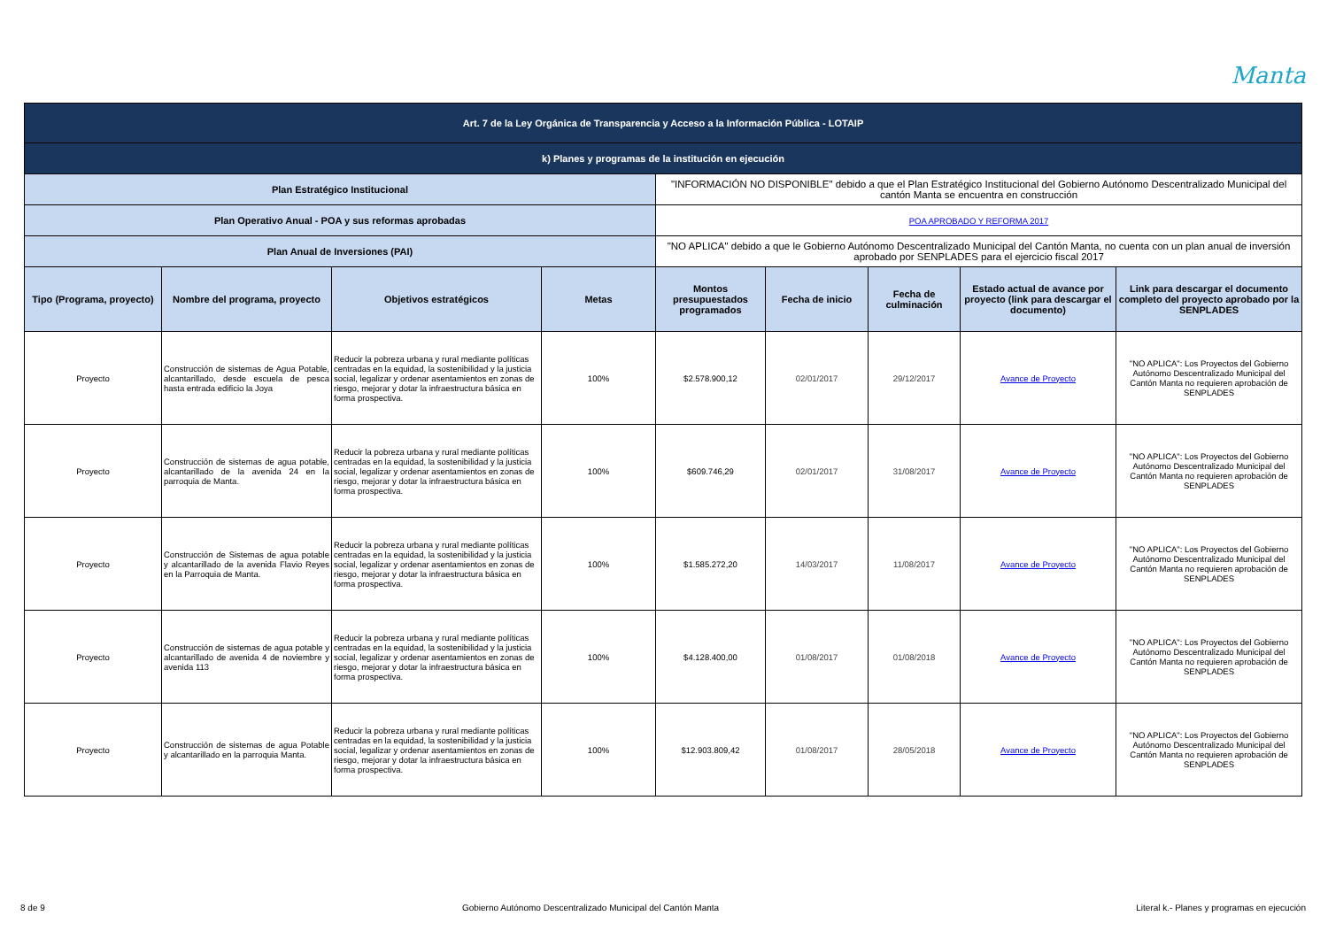Manta
| Art. 7 de la Ley Orgánica de Transparencia y Acceso a la Información Pública - LOTAIP | | | | | | | | |
| k) Planes y programas de la institución en ejecución | | | | | | | | |
| Plan Estratégico Institucional | | | | "INFORMACIÓN NO DISPONIBLE" debido a que el Plan Estratégico Institucional del Gobierno Autónomo Descentralizado Municipal del cantón Manta se encuentra en construcción | | | | |
| Plan Operativo Anual - POA y sus reformas aprobadas | | | | POA APROBADO Y REFORMA 2017 | | | | |
| Plan Anual de Inversiones (PAI) | | | | "NO APLICA" debido a que le Gobierno Autónomo Descentralizado Municipal del Cantón Manta, no cuenta con un plan anual de inversión aprobado por SENPLADES para el ejercicio fiscal 2017 | | | | |
| Tipo (Programa, proyecto) | Nombre del programa, proyecto | Objetivos estratégicos | Metas | Montos presupuestados programados | Fecha de inicio | Fecha de culminación | Estado actual de avance por proyecto (link para descargar el documento) | Link para descargar el documento completo del proyecto aprobado por la SENPLADES |
| Proyecto | Construcción de sistemas de Agua Potable, alcantarillado, desde escuela de pesca hasta entrada edificio la Joya | Reducir la pobreza urbana y rural mediante políticas centradas en la equidad, la sostenibilidad y la justicia social, legalizar y ordenar asentamientos en zonas de riesgo, mejorar y dotar la infraestructura básica en forma prospectiva. | 100% | $2.578.900,12 | 02/01/2017 | 29/12/2017 | Avance de Proyecto | "NO APLICA": Los Proyectos del Gobierno Autónomo Descentralizado Municipal del Cantón Manta no requieren aprobación de SENPLADES |
| Proyecto | Construcción de sistemas de agua potable, alcantarillado de la avenida 24 en la parroquia de Manta. | Reducir la pobreza urbana y rural mediante políticas centradas en la equidad, la sostenibilidad y la justicia social, legalizar y ordenar asentamientos en zonas de riesgo, mejorar y dotar la infraestructura básica en forma prospectiva. | 100% | $609.746,29 | 02/01/2017 | 31/08/2017 | Avance de Proyecto | "NO APLICA": Los Proyectos del Gobierno Autónomo Descentralizado Municipal del Cantón Manta no requieren aprobación de SENPLADES |
| Proyecto | Construcción de Sistemas de agua potable y alcantarillado de la avenida Flavio Reyes en la Parroquia de Manta. | Reducir la pobreza urbana y rural mediante políticas centradas en la equidad, la sostenibilidad y la justicia social, legalizar y ordenar asentamientos en zonas de riesgo, mejorar y dotar la infraestructura básica en forma prospectiva. | 100% | $1.585.272,20 | 14/03/2017 | 11/08/2017 | Avance de Proyecto | "NO APLICA": Los Proyectos del Gobierno Autónomo Descentralizado Municipal del Cantón Manta no requieren aprobación de SENPLADES |
| Proyecto | Construcción de sistemas de agua potable y alcantarillado de avenida 4 de noviembre y avenida 113 | Reducir la pobreza urbana y rural mediante políticas centradas en la equidad, la sostenibilidad y la justicia social, legalizar y ordenar asentamientos en zonas de riesgo, mejorar y dotar la infraestructura básica en forma prospectiva. | 100% | $4.128.400,00 | 01/08/2017 | 01/08/2018 | Avance de Proyecto | "NO APLICA": Los Proyectos del Gobierno Autónomo Descentralizado Municipal del Cantón Manta no requieren aprobación de SENPLADES |
| Proyecto | Construcción de sistemas de agua Potable y alcantarillado en la parroquia Manta. | Reducir la pobreza urbana y rural mediante políticas centradas en la equidad, la sostenibilidad y la justicia social, legalizar y ordenar asentamientos en zonas de riesgo, mejorar y dotar la infraestructura básica en forma prospectiva. | 100% | $12.903.809,42 | 01/08/2017 | 28/05/2018 | Avance de Proyecto | "NO APLICA": Los Proyectos del Gobierno Autónomo Descentralizado Municipal del Cantón Manta no requieren aprobación de SENPLADES |
8 de 9 Gobierno Autónomo Descentralizado Municipal del Cantón Manta Literal k.- Planes y programas en ejecución